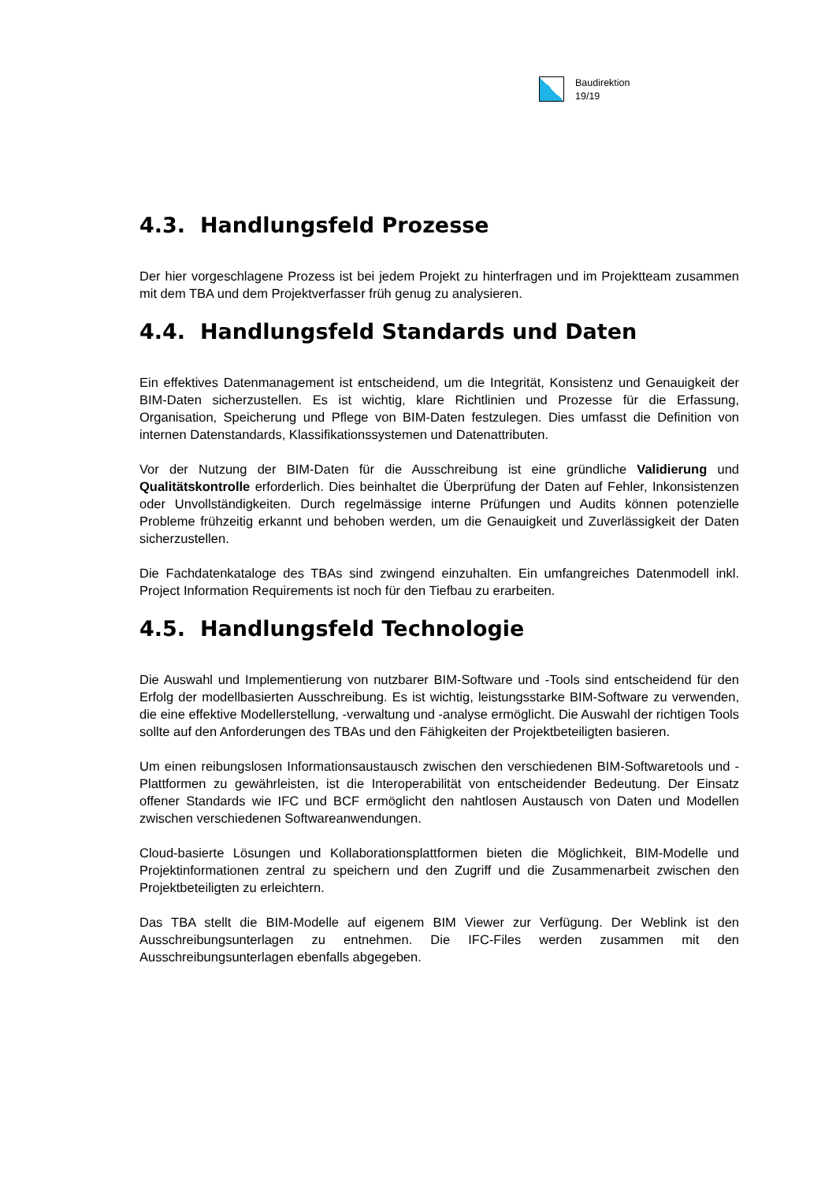Baudirektion
19/19
4.3. Handlungsfeld Prozesse
Der hier vorgeschlagene Prozess ist bei jedem Projekt zu hinterfragen und im Projektteam zusammen mit dem TBA und dem Projektverfasser früh genug zu analysieren.
4.4. Handlungsfeld Standards und Daten
Ein effektives Datenmanagement ist entscheidend, um die Integrität, Konsistenz und Genauigkeit der BIM-Daten sicherzustellen. Es ist wichtig, klare Richtlinien und Prozesse für die Erfassung, Organisation, Speicherung und Pflege von BIM-Daten festzulegen. Dies umfasst die Definition von internen Datenstandards, Klassifikationssystemen und Datenattributen.
Vor der Nutzung der BIM-Daten für die Ausschreibung ist eine gründliche Validierung und Qualitätskontrolle erforderlich. Dies beinhaltet die Überprüfung der Daten auf Fehler, Inkonsistenzen oder Unvollständigkeiten. Durch regelmässige interne Prüfungen und Audits können potenzielle Probleme frühzeitig erkannt und behoben werden, um die Genauigkeit und Zuverlässigkeit der Daten sicherzustellen.
Die Fachdatenkataloge des TBAs sind zwingend einzuhalten. Ein umfangreiches Datenmodell inkl. Project Information Requirements ist noch für den Tiefbau zu erarbeiten.
4.5. Handlungsfeld Technologie
Die Auswahl und Implementierung von nutzbarer BIM-Software und -Tools sind entscheidend für den Erfolg der modellbasierten Ausschreibung. Es ist wichtig, leistungsstarke BIM-Software zu verwenden, die eine effektive Modellerstellung, -verwaltung und -analyse ermöglicht. Die Auswahl der richtigen Tools sollte auf den Anforderungen des TBAs und den Fähigkeiten der Projektbeteiligten basieren.
Um einen reibungslosen Informationsaustausch zwischen den verschiedenen BIM-Softwaretools und -Plattformen zu gewährleisten, ist die Interoperabilität von entscheidender Bedeutung. Der Einsatz offener Standards wie IFC und BCF ermöglicht den nahtlosen Austausch von Daten und Modellen zwischen verschiedenen Softwareanwendungen.
Cloud-basierte Lösungen und Kollaborationsplattformen bieten die Möglichkeit, BIM-Modelle und Projektinformationen zentral zu speichern und den Zugriff und die Zusammenarbeit zwischen den Projektbeteiligten zu erleichtern.
Das TBA stellt die BIM-Modelle auf eigenem BIM Viewer zur Verfügung. Der Weblink ist den Ausschreibungsunterlagen zu entnehmen. Die IFC-Files werden zusammen mit den Ausschreibungsunterlagen ebenfalls abgegeben.